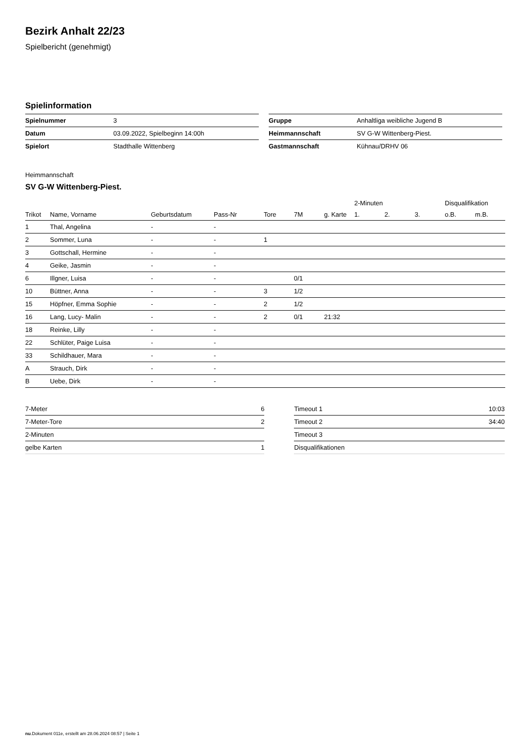Bezirk Anhalt 22/23
Spielbericht (genehmigt)
Spielinformation
| Spielnummer | 3 |
| Datum | 03.09.2022, Spielbeginn 14:00h |
| Spielort | Stadthalle Wittenberg |
| Gruppe | Anhaltliga weibliche Jugend B |
| Heimmannschaft | SV G-W Wittenberg-Piest. |
| Gastmannschaft | Kühnau/DRHV 06 |
Heimmannschaft
SV G-W Wittenberg-Piest.
| | | | | | | | 2-Minuten | | | Disqualifikation | |
| --- | --- | --- | --- | --- | --- | --- | --- | --- | --- | --- | --- |
| Trikot | Name, Vorname | Geburtsdatum | Pass-Nr | Tore | 7M | g. Karte | 1. | 2. | 3. | o.B. | m.B. |
| 1 | Thal, Angelina | - | - | | | | | | | | |
| 2 | Sommer, Luna | - | - | 1 | | | | | | | |
| 3 | Gottschall, Hermine | - | - | | | | | | | | |
| 4 | Geike, Jasmin | - | - | | | | | | | | |
| 6 | Illgner, Luisa | - | - | | 0/1 | | | | | | |
| 10 | Büttner, Anna | - | - | 3 | 1/2 | | | | | | |
| 15 | Höpfner, Emma Sophie | - | - | 2 | 1/2 | | | | | | |
| 16 | Lang, Lucy- Malin | - | - | 2 | 0/1 | 21:32 | | | | | |
| 18 | Reinke, Lilly | - | - | | | | | | | | |
| 22 | Schlüter, Paige Luisa | - | - | | | | | | | | |
| 33 | Schildhauer, Mara | - | - | | | | | | | | |
| A | Strauch, Dirk | - | - | | | | | | | | |
| B | Uebe, Dirk | - | - | | | | | | | | |
| 7-Meter | 6 |
| 7-Meter-Tore | 2 |
| 2-Minuten | |
| gelbe Karten | 1 |
| Timeout 1 | 10:03 |
| Timeout 2 | 34:40 |
| Timeout 3 | |
| Disqualifikationen | |
nu.Dokument 011e, erstellt am 28.06.2024 08:57 | Seite 1